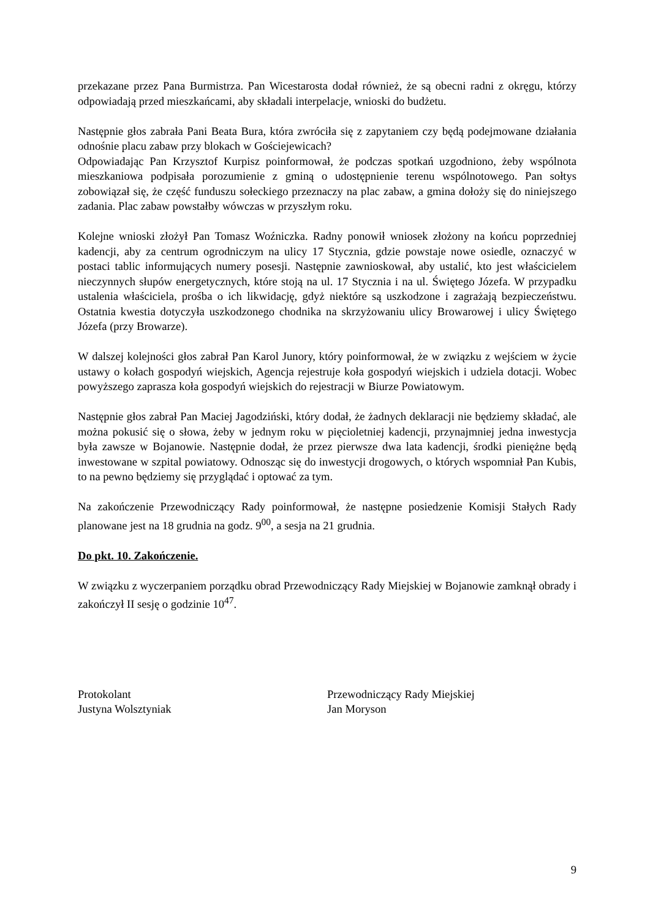przekazane przez Pana Burmistrza. Pan Wicestarosta dodał również, że są obecni radni z okręgu, którzy odpowiadają przed mieszkańcami, aby składali interpelacje, wnioski do budżetu.
Następnie głos zabrała Pani Beata Bura, która zwróciła się z zapytaniem czy będą podejmowane działania odnośnie placu zabaw przy blokach w Gościejewicach?
Odpowiadając Pan Krzysztof Kurpisz poinformował, że podczas spotkań uzgodniono, żeby wspólnota mieszkaniowa podpisała porozumienie z gminą o udostępnienie terenu wspólnotowego. Pan sołtys zobowiązał się, że część funduszu sołeckiego przeznaczy na plac zabaw, a gmina dołoży się do niniejszego zadania. Plac zabaw powstałby wówczas w przyszłym roku.
Kolejne wnioski złożył Pan Tomasz Woźniczka. Radny ponowił wniosek złożony na końcu poprzedniej kadencji, aby za centrum ogrodniczym na ulicy 17 Stycznia, gdzie powstaje nowe osiedle, oznaczyć w postaci tablic informujących numery posesji. Następnie zawnioskował, aby ustalić, kto jest właścicielem nieczynnych słupów energetycznych, które stoją na ul. 17 Stycznia i na ul. Świętego Józefa. W przypadku ustalenia właściciela, prośba o ich likwidację, gdyż niektóre są uszkodzone i zagrażają bezpieczeństwu. Ostatnia kwestia dotyczyła uszkodzonego chodnika na skrzyżowaniu ulicy Browarowej i ulicy Świętego Józefa (przy Browarze).
W dalszej kolejności głos zabrał Pan Karol Junory, który poinformował, że w związku z wejściem w życie ustawy o kołach gospodyń wiejskich, Agencja rejestruje koła gospodyń wiejskich i udziela dotacji. Wobec powyższego zaprasza koła gospodyń wiejskich do rejestracji w Biurze Powiatowym.
Następnie głos zabrał Pan Maciej Jagodziński, który dodał, że żadnych deklaracji nie będziemy składać, ale można pokusić się o słowa, żeby w jednym roku w pięcioletniej kadencji, przynajmniej jedna inwestycja była zawsze w Bojanowie. Następnie dodał, że przez pierwsze dwa lata kadencji, środki pieniężne będą inwestowane w szpital powiatowy. Odnosząc się do inwestycji drogowych, o których wspomniał Pan Kubis, to na pewno będziemy się przyglądać i optować za tym.
Na zakończenie Przewodniczący Rady poinformował, że następne posiedzenie Komisji Stałych Rady planowane jest na 18 grudnia na godz. 9<sup>00</sup>, a sesja na 21 grudnia.
Do pkt. 10. Zakończenie.
W związku z wyczerpaniem porządku obrad Przewodniczący Rady Miejskiej w Bojanowie zamknął obrady i zakończył II sesję o godzinie 10<sup>47</sup>.
Protokolant
Justyna Wolsztyniak
Przewodniczący Rady Miejskiej
Jan Moryson
9